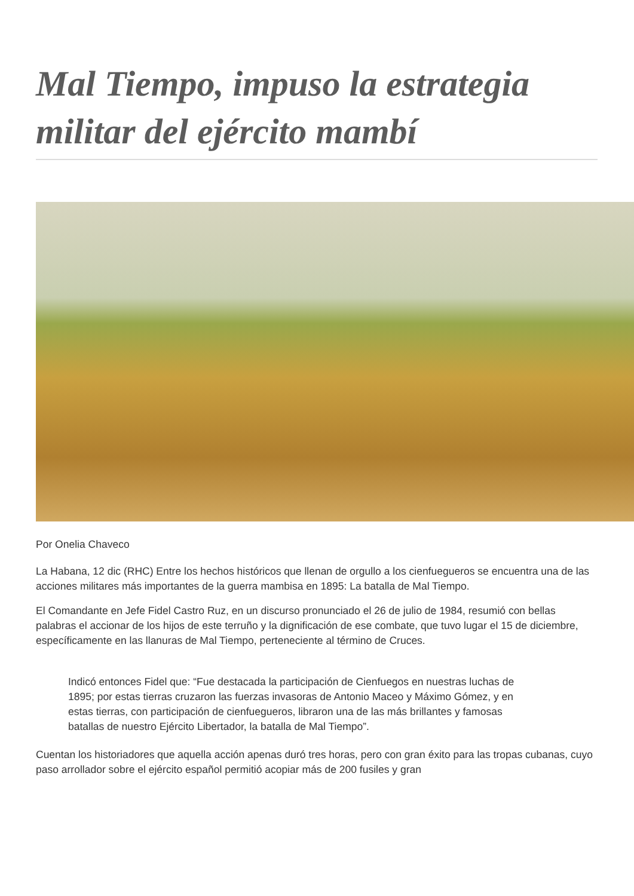Mal Tiempo, impuso la estrategia militar del ejército mambí
Por Onelia Chaveco
La Habana, 12 dic (RHC) Entre los hechos históricos que llenan de orgullo a los cienfuegueros se encuentra una de las acciones militares más importantes de la guerra mambisa en 1895: La batalla de Mal Tiempo.
El Comandante en Jefe Fidel Castro Ruz, en un discurso pronunciado el 26 de julio de 1984, resumió con bellas palabras el accionar de los hijos de este terruño y la dignificación de ese combate, que tuvo lugar el 15 de diciembre, específicamente en las llanuras de Mal Tiempo, perteneciente al término de Cruces.
Indicó entonces Fidel que: “Fue destacada la participación de Cienfuegos en nuestras luchas de 1895; por estas tierras cruzaron las fuerzas invasoras de Antonio Maceo y Máximo Gómez, y en estas tierras, con participación de cienfuegueros, libraron una de las más brillantes y famosas batallas de nuestro Ejército Libertador, la batalla de Mal Tiempo”.
Cuentan los historiadores que aquella acción apenas duró tres horas, pero con gran éxito para las tropas cubanas, cuyo paso arrollador sobre el ejército español permitió acopiar más de 200 fusiles y gran